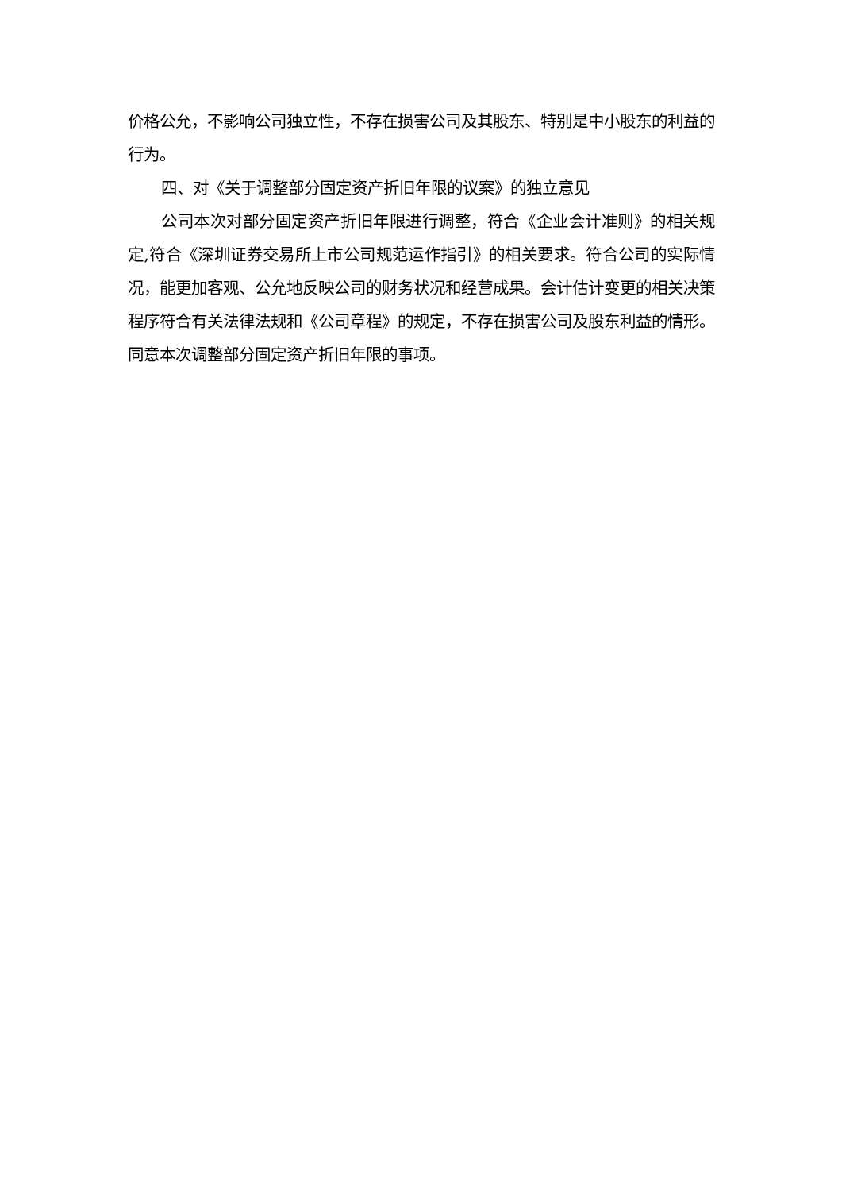价格公允，不影响公司独立性，不存在损害公司及其股东、特别是中小股东的利益的行为。
四、对《关于调整部分固定资产折旧年限的议案》的独立意见
公司本次对部分固定资产折旧年限进行调整，符合《企业会计准则》的相关规定,符合《深圳证券交易所上市公司规范运作指引》的相关要求。符合公司的实际情况，能更加客观、公允地反映公司的财务状况和经营成果。会计估计变更的相关决策程序符合有关法律法规和《公司章程》的规定，不存在损害公司及股东利益的情形。同意本次调整部分固定资产折旧年限的事项。